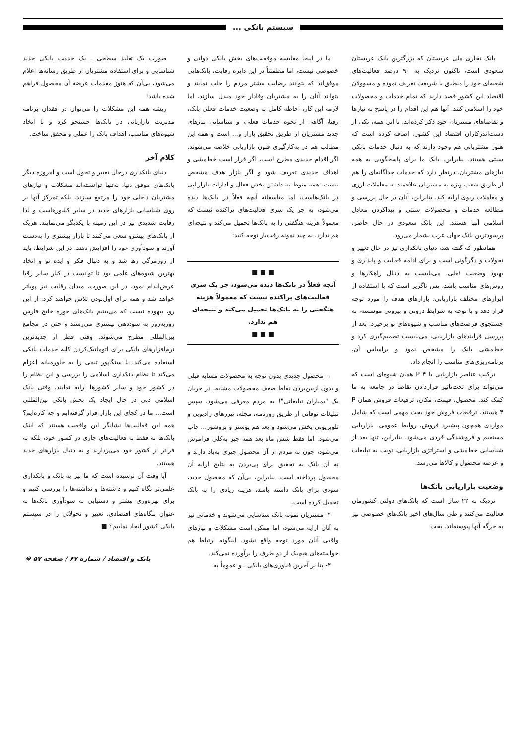سیستم بانکی ...
بانک تجاری ملی عربستان که بزرگترین بانک عربستان سعودی است، تاکنون نزدیک به ۹۰ درصد فعالیت‌های شعبه‌ای خود را منطبق با شریعت تعریف نموده و مسوولان اقتصاد این کشور قصد دارند که تمام خدمات و محصولات خود را اسلامی کنند. آنها هم این اقدام را در پاسخ به نیازها و تقاضاهای مشتریان خود ذکر کرده‌اند. با این همه، یکی از دست‌اندرکاران اقتصاد این کشور، اضافه کرده است که هنوز مشتریانی هم وجود دارند که به دنبال خدمات بانکی سنتی هستند. بنابراین، بانک ما برای پاسخگویی به همه نیازهای مشتریان، درنظر دارد که خدمات جداگانه‌ای را هم از طریق شعب ویژه به مشتریان علاقمند به معاملات ارزی و معاملات ربوی ارایه کند. بنابراین، آنان در حال بررسی و مطالعه خدمات و محصولات سنتی و پیداکردن معادل اسلامی آنها هستند. این بانک سعودی در حال حاضر، پرسودترین بانک جهان عرب بشمار می‌رود.
همانطور که گفته شد، دنیای بانکداری نیز در حال تغییر و تحولات و دگرگونی است و برای ادامه فعالیت و پایداری و بهبود وضعیت فعلی، می‌بایست به دنبال راهکارها و روش‌های مناسب باشد، پس ناگزیر است که با استفاده از ابزارهای مختلف بازاریابی، بازارهای هدف را مورد توجه قرار دهد و با توجه به شرایط درونی و بیرونی موسسه، به جستجوی فرصت‌های مناسب و شیوه‌های نو برخیزد. بعد از بررسی فرایندهای بازاریابی، می‌بایست تصمیم‌گیری کرد و خط‌مشی بانک را مشخص نمود و براساس آن، برنامه‌ریزی‌های مناسب را انجام داد.
ترکیب عناصر بازاریابی یا P ۴ همان شیوه‌ای است که می‌تواند برای تحت‌تاثیر قراردادن تقاضا در جامعه به ما کمک کند. محصول، قیمت، مکان، ترفیعات فروش همان P ۴ هستند. ترفیعات فروش خود بحث مهمی است که شامل مواردی همچون پیشبرد فروش، روابط عمومی، بازاریابی مستقیم و فروشندگی فردی می‌شود. بنابراین، تنها بعد از شناسایی خط‌مشی و استراتژی بازاریابی، نوبت به تبلیغات و عرضه محصول و کالاها می‌رسد.
وضعیت بازاریابی بانک‌ها
نزدیک به ۲۲ سال است که بانک‌های دولتی کشورمان فعالیت می‌کنند و طی سال‌های اخیر بانک‌های خصوصی نیز به جرگه آنها پیوسته‌اند. بحث
ما در اینجا مقایسه موفقیت‌های بخش بانکی دولتی و خصوصی نیست، اما مطمئناً در این دایره رقابت، بانک‌هایی موفق‌اند که بتوانند رضایت بیشتر مردم را جلب نمایند و بتوانند آنان را به مشتریان وفادار خود مبدل سازند. اما لازمه این کار، احاطه کامل به وضعیت خدمات فعلی بانک، رقبا، آگاهی از نحوه خدمات فعلی، و شناسایی نیازهای جدید مشتریان از طریق تحقیق بازار و... است و همه این مطالب هم در به‌کارگیری فنون بازاریابی خلاصه می‌شوند. اگر اقدام جدیدی مطرح است، اگر قرار است خط‌مشی و اهداف جدیدی تعریف شود و اگر بازار هدف مشخص نیست، همه منوط به داشتن بخش فعال و ادارات بازاریابی در بانک‌هاست، اما متاسفانه آنچه فعلاً در بانک‌ها دیده می‌شود، به جز یک سری فعالیت‌های پراکنده نیست که معمولاً هزینه هنگفتی را به بانک‌ها تحمیل می‌کند و نتیجه‌ای هم ندارد. به چند نمونه رقت‌بار توجه کنید:
■ ■ ■
آنچه فعلاً در بانک‌ها دیده می‌شود، جز یک سری فعالیت‌های پراکنده نیست که معمولاً هزینه هنگفتی را به بانک‌ها تحمیل می‌کند و نتیجه‌ای هم ندارد.
■ ■ ■
۱- محصول جدیدی بدون توجه به محصولات مشابه قبلی و بدون ازبین‌بردن نقاط ضعف محصولات مشابه، در جریان یک "بمباران تبلیغاتی"! به مردم معرفی می‌شود. سپس تبلیغات توفانی از طریق روزنامه، مجله، تیزرهای رادیویی و تلویزیونی پخش می‌شود و بعد هم پوستر و بروشور... چاپ می‌شود. اما فقط شش ماه بعد همه چیز به‌کلی فراموش می‌شود، چون نه مردم از آن محصول چیزی به‌یاد دارند و نه آن بانک به تحقیق برای پی‌بردن به نتایج ارایه آن محصول پرداخته است. بنابراین، بی‌آن که محصول جدید، سودی برای بانک داشته باشد، هزینه زیادی را به بانک تحمیل کرده است.
۲- مشتریان نمونه بانک شناسایی می‌شوند و خدماتی نیز به آنان ارایه می‌شود، اما ممکن است مشکلات و نیازهای واقعی آنان مورد توجه واقع نشود. اینگونه ارتباط هم خواسته‌های هیچیک از دو طرف را برآورده نمی‌کند.
۳- بنا بر آخرین فناوری‌های بانکی ـ و عموماً به
صورت یک تقلید سطحی ـ یک خدمت بانکی جدید شناسایی و برای استفاده مشتریان از طریق رسانه‌ها اعلام می‌شود، بی‌آن که هنوز مقدمات عرضه آن محصول فراهم شده باشد!
ریشه همه این مشکلات را می‌توان در فقدان برنامه مدیریت بازاریابی در بانک‌ها جستجو کرد و با اتخاذ شیوه‌های مناسب، اهداف بانک را عملی و محقق ساخت.
کلام آخر
دنیای بانکداری درحال تغییر و تحول است و امروزه دیگر بانک‌های موفق دنیا، نه‌تنها توانسته‌اند مشکلات و نیازهای مشتریان داخلی خود را مرتفع سازند، بلکه تمرکز آنها بر روی شناسایی بازارهای جدید در سایر کشورهاست و لذا رقابت شدیدی نیز در این زمینه با یکدیگر می‌نمایند. هریک از بانک‌های پیشرو سعی می‌کنند تا بازار بیشتری را به‌دست آورند و سودآوری خود را افزایش دهند. در این شرایط، باید از روزمرگی رها شد و به دنبال فکر و ایده نو و اتخاذ بهترین شیوه‌های علمی بود تا توانست در کنار سایر رقبا عرض‌اندام نمود. در این صورت، میدان رقابت نیز پویاتر خواهد شد و همه برای اول‌بودن تلاش خواهند کرد. از این رو، بیهوده نیست که می‌بینیم بانک‌های حوزه خلیج فارس روزبه‌روز به سوددهی بیشتری می‌رسند و حتی در مجامع بین‌المللی مطرح می‌شوند. وقتی قطر از جدیدترین نرم‌افزارهای بانکی برای اتوماتیک‌کردن کلیه خدمات بانکی استفاده می‌کند، یا سنگاپور تیمی را به خاورمیانه اعزام می‌کند تا نظام بانکداری اسلامی را بررسی و این نظام را در کشور خود و سایر کشورها ارایه نمایند، وقتی بانک اسلامی دبی در حال ایجاد یک بخش بانکی بین‌المللی است... ما در کجای این بازار قرار گرفته‌ایم و چه کاره‌ایم؟ همه این فعالیت‌ها نشانگر این واقعیت هستند که اینک بانک‌ها نه فقط به فعالیت‌های جاری در کشور خود، بلکه به فراتر از کشور خود می‌پردازند و به دنبال بازارهای جدید هستند.
آیا وقت آن نرسیده است که ما نیز به بانک و بانکداری علمی‌تر نگاه کنیم و داشته‌ها و نداشته‌ها را بررسی کنیم و برای بهره‌وری بیشتر و دستیابی به سودآوری بانک‌ها به عنوان بنگاه‌های اقتصادی، تغییر و تحولاتی را در سیستم بانکی کشور ایجاد نماییم؟ ■
بانک و اقتصاد / شماره ۶۷ / صفحه ۵۷ ❋